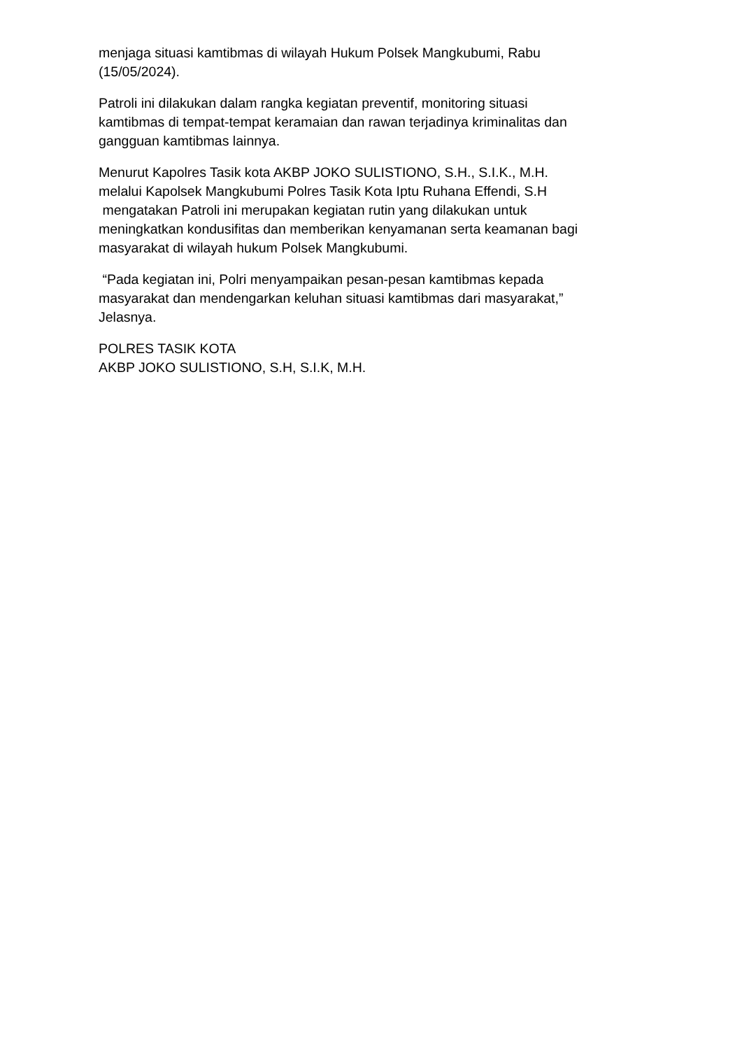menjaga situasi kamtibmas di wilayah Hukum Polsek Mangkubumi, Rabu
(15/05/2024).
Patroli ini dilakukan dalam rangka kegiatan preventif, monitoring situasi
kamtibmas di tempat-tempat keramaian dan rawan terjadinya kriminalitas dan
gangguan kamtibmas lainnya.
Menurut Kapolres Tasik kota AKBP JOKO SULISTIONO, S.H., S.I.K., M.H.
melalui Kapolsek Mangkubumi Polres Tasik Kota Iptu Ruhana Effendi, S.H
mengatakan Patroli ini merupakan kegiatan rutin yang dilakukan untuk
meningkatkan kondusifitas dan memberikan kenyamanan serta keamanan bagi
masyarakat di wilayah hukum Polsek Mangkubumi.
“Pada kegiatan ini, Polri menyampaikan pesan-pesan kamtibmas kepada
masyarakat dan mendengarkan keluhan situasi kamtibmas dari masyarakat,”
Jelasnya.
POLRES TASIK KOTA
AKBP JOKO SULISTIONO, S.H, S.I.K, M.H.